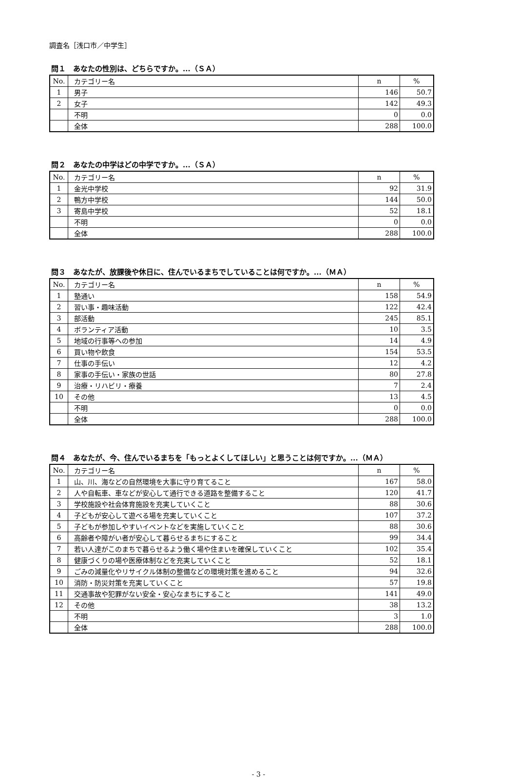調査名［浅口市／中学生］
問１　あなたの性別は、どちらですか。...（ＳＡ）
| No. | カテゴリー名 | n | % |
| --- | --- | --- | --- |
| 1 | 男子 | 146 | 50.7 |
| 2 | 女子 | 142 | 49.3 |
| | 不明 | 0 | 0.0 |
| | 全体 | 288 | 100.0 |
問２　あなたの中学はどの中学ですか。...（ＳＡ）
| No. | カテゴリー名 | n | % |
| --- | --- | --- | --- |
| 1 | 金光中学校 | 92 | 31.9 |
| 2 | 鴨方中学校 | 144 | 50.0 |
| 3 | 寄島中学校 | 52 | 18.1 |
| | 不明 | 0 | 0.0 |
| | 全体 | 288 | 100.0 |
問３　あなたが、放課後や休日に、住んでいるまちでしていることは何ですか。...（ＭＡ）
| No. | カテゴリー名 | n | % |
| --- | --- | --- | --- |
| 1 | 塾通い | 158 | 54.9 |
| 2 | 習い事・趣味活動 | 122 | 42.4 |
| 3 | 部活動 | 245 | 85.1 |
| 4 | ボランティア活動 | 10 | 3.5 |
| 5 | 地域の行事等への参加 | 14 | 4.9 |
| 6 | 買い物や飲食 | 154 | 53.5 |
| 7 | 仕事の手伝い | 12 | 4.2 |
| 8 | 家事の手伝い・家族の世話 | 80 | 27.8 |
| 9 | 治療・リハビリ・療養 | 7 | 2.4 |
| 10 | その他 | 13 | 4.5 |
| | 不明 | 0 | 0.0 |
| | 全体 | 288 | 100.0 |
問４　あなたが、今、住んでいるまちを「もっとよくしてほしい」と思うことは何ですか。...（ＭＡ）
| No. | カテゴリー名 | n | % |
| --- | --- | --- | --- |
| 1 | 山、川、海などの自然環境を大事に守り育てること | 167 | 58.0 |
| 2 | 人や自転車、車などが安心して通行できる道路を整備すること | 120 | 41.7 |
| 3 | 学校施設や社会体育施設を充実していくこと | 88 | 30.6 |
| 4 | 子どもが安心して遊べる場を充実していくこと | 107 | 37.2 |
| 5 | 子どもが参加しやすいイベントなどを実施していくこと | 88 | 30.6 |
| 6 | 高齢者や障がい者が安心して暮らせるまちにすること | 99 | 34.4 |
| 7 | 若い人達がこのまちで暮らせるよう働く場や住まいを確保していくこと | 102 | 35.4 |
| 8 | 健康づくりの場や医療体制などを充実していくこと | 52 | 18.1 |
| 9 | ごみの減量化やリサイクル体制の整備などの環境対策を進めること | 94 | 32.6 |
| 10 | 消防・防災対策を充実していくこと | 57 | 19.8 |
| 11 | 交通事故や犯罪がない安全・安心なまちにすること | 141 | 49.0 |
| 12 | その他 | 38 | 13.2 |
| | 不明 | 3 | 1.0 |
| | 全体 | 288 | 100.0 |
- 3 -